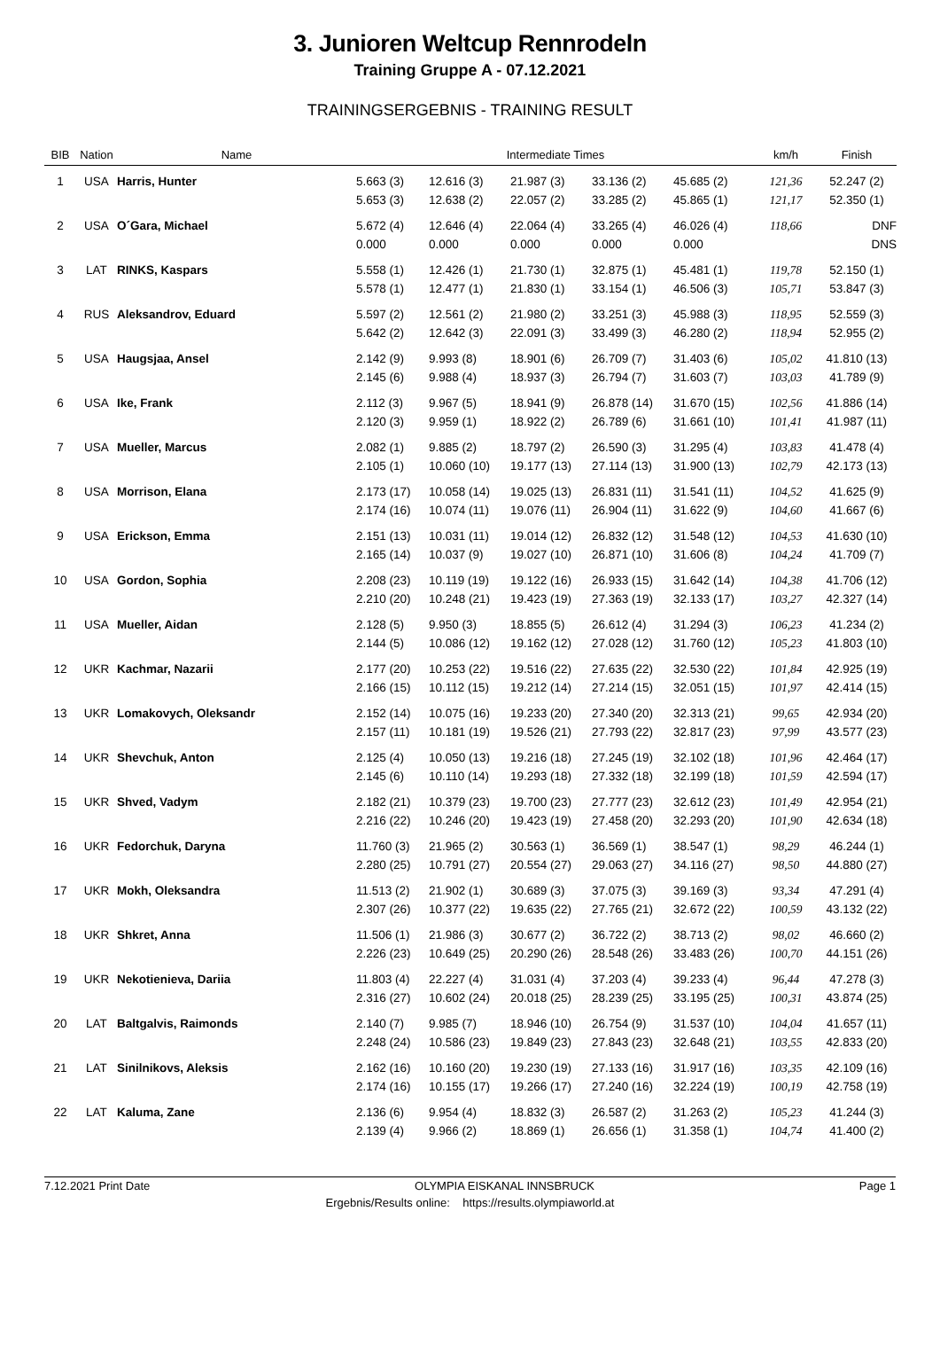3. Junioren Weltcup Rennrodeln
Training Gruppe A - 07.12.2021
TRAININGSERGEBNIS - TRAINING RESULT
| BIB | Nation | Name | Intermediate Times | | | | | km/h | Finish |
| --- | --- | --- | --- | --- | --- | --- | --- | --- | --- |
| 1 | USA | Harris, Hunter | 5.663 (3) 5.653 (3) | 12.616 (3) 12.638 (2) | 21.987 (3) 22.057 (2) | 33.136 (2) 33.285 (2) | 45.685 (2) 45.865 (1) | 121,36 121,17 | 52.247 (2) 52.350 (1) |
| 2 | USA | O´Gara, Michael | 5.672 (4) 0.000 | 12.646 (4) 0.000 | 22.064 (4) 0.000 | 33.265 (4) 0.000 | 46.026 (4) 0.000 | 118,66 | DNF DNS |
| 3 | LAT | RINKS, Kaspars | 5.558 (1) 5.578 (1) | 12.426 (1) 12.477 (1) | 21.730 (1) 21.830 (1) | 32.875 (1) 33.154 (1) | 45.481 (1) 46.506 (3) | 119,78 105,71 | 52.150 (1) 53.847 (3) |
| 4 | RUS | Aleksandrov, Eduard | 5.597 (2) 5.642 (2) | 12.561 (2) 12.642 (3) | 21.980 (2) 22.091 (3) | 33.251 (3) 33.499 (3) | 45.988 (3) 46.280 (2) | 118,95 118,94 | 52.559 (3) 52.955 (2) |
| 5 | USA | Haugsjaa, Ansel | 2.142 (9) 2.145 (6) | 9.993 (8) 9.988 (4) | 18.901 (6) 18.937 (3) | 26.709 (7) 26.794 (7) | 31.403 (6) 31.603 (7) | 105,02 103,03 | 41.810 (13) 41.789 (9) |
| 6 | USA | Ike, Frank | 2.112 (3) 2.120 (3) | 9.967 (5) 9.959 (1) | 18.941 (9) 18.922 (2) | 26.878 (14) 26.789 (6) | 31.670 (15) 31.661 (10) | 102,56 101,41 | 41.886 (14) 41.987 (11) |
| 7 | USA | Mueller, Marcus | 2.082 (1) 2.105 (1) | 9.885 (2) 10.060 (10) | 18.797 (2) 19.177 (13) | 26.590 (3) 27.114 (13) | 31.295 (4) 31.900 (13) | 103,83 102,79 | 41.478 (4) 42.173 (13) |
| 8 | USA | Morrison, Elana | 2.173 (17) 2.174 (16) | 10.058 (14) 10.074 (11) | 19.025 (13) 19.076 (11) | 26.831 (11) 26.904 (11) | 31.541 (11) 31.622 (9) | 104,52 104,60 | 41.625 (9) 41.667 (6) |
| 9 | USA | Erickson, Emma | 2.151 (13) 2.165 (14) | 10.031 (11) 10.037 (9) | 19.014 (12) 19.027 (10) | 26.832 (12) 26.871 (10) | 31.548 (12) 31.606 (8) | 104,53 104,24 | 41.630 (10) 41.709 (7) |
| 10 | USA | Gordon, Sophia | 2.208 (23) 2.210 (20) | 10.119 (19) 10.248 (21) | 19.122 (16) 19.423 (19) | 26.933 (15) 27.363 (19) | 31.642 (14) 32.133 (17) | 104,38 103,27 | 41.706 (12) 42.327 (14) |
| 11 | USA | Mueller, Aidan | 2.128 (5) 2.144 (5) | 9.950 (3) 10.086 (12) | 18.855 (5) 19.162 (12) | 26.612 (4) 27.028 (12) | 31.294 (3) 31.760 (12) | 106,23 105,23 | 41.234 (2) 41.803 (10) |
| 12 | UKR | Kachmar, Nazarii | 2.177 (20) 2.166 (15) | 10.253 (22) 10.112 (15) | 19.516 (22) 19.212 (14) | 27.635 (22) 27.214 (15) | 32.530 (22) 32.051 (15) | 101,84 101,97 | 42.925 (19) 42.414 (15) |
| 13 | UKR | Lomakovych, Oleksandr | 2.152 (14) 2.157 (11) | 10.075 (16) 10.181 (19) | 19.233 (20) 19.526 (21) | 27.340 (20) 27.793 (22) | 32.313 (21) 32.817 (23) | 99,65 97,99 | 42.934 (20) 43.577 (23) |
| 14 | UKR | Shevchuk, Anton | 2.125 (4) 2.145 (6) | 10.050 (13) 10.110 (14) | 19.216 (18) 19.293 (18) | 27.245 (19) 27.332 (18) | 32.102 (18) 32.199 (18) | 101,96 101,59 | 42.464 (17) 42.594 (17) |
| 15 | UKR | Shved, Vadym | 2.182 (21) 2.216 (22) | 10.379 (23) 10.246 (20) | 19.700 (23) 19.423 (19) | 27.777 (23) 27.458 (20) | 32.612 (23) 32.293 (20) | 101,49 101,90 | 42.954 (21) 42.634 (18) |
| 16 | UKR | Fedorchuk, Daryna | 11.760 (3) 2.280 (25) | 21.965 (2) 10.791 (27) | 30.563 (1) 20.554 (27) | 36.569 (1) 29.063 (27) | 38.547 (1) 34.116 (27) | 98,29 98,50 | 46.244 (1) 44.880 (27) |
| 17 | UKR | Mokh, Oleksandra | 11.513 (2) 2.307 (26) | 21.902 (1) 10.377 (22) | 30.689 (3) 19.635 (22) | 37.075 (3) 27.765 (21) | 39.169 (3) 32.672 (22) | 93,34 100,59 | 47.291 (4) 43.132 (22) |
| 18 | UKR | Shkret, Anna | 11.506 (1) 2.226 (23) | 21.986 (3) 10.649 (25) | 30.677 (2) 20.290 (26) | 36.722 (2) 28.548 (26) | 38.713 (2) 33.483 (26) | 98,02 100,70 | 46.660 (2) 44.151 (26) |
| 19 | UKR | Nekotienieva, Dariia | 11.803 (4) 2.316 (27) | 22.227 (4) 10.602 (24) | 31.031 (4) 20.018 (25) | 37.203 (4) 28.239 (25) | 39.233 (4) 33.195 (25) | 96,44 100,31 | 47.278 (3) 43.874 (25) |
| 20 | LAT | Baltgalvis, Raimonds | 2.140 (7) 2.248 (24) | 9.985 (7) 10.586 (23) | 18.946 (10) 19.849 (23) | 26.754 (9) 27.843 (23) | 31.537 (10) 32.648 (21) | 104,04 103,55 | 41.657 (11) 42.833 (20) |
| 21 | LAT | Sinilnikovs, Aleksis | 2.162 (16) 2.174 (16) | 10.160 (20) 10.155 (17) | 19.230 (19) 19.266 (17) | 27.133 (16) 27.240 (16) | 31.917 (16) 32.224 (19) | 103,35 100,19 | 42.109 (16) 42.758 (19) |
| 22 | LAT | Kaluma, Zane | 2.136 (6) 2.139 (4) | 9.954 (4) 9.966 (2) | 18.832 (3) 18.869 (1) | 26.587 (2) 26.656 (1) | 31.263 (2) 31.358 (1) | 105,23 104,74 | 41.244 (3) 41.400 (2) |
7.12.2021 Print Date OLYMPIA EISKANAL INNSBRUCK Page 1
Ergebnis/Results online: https://results.olympiaworld.at